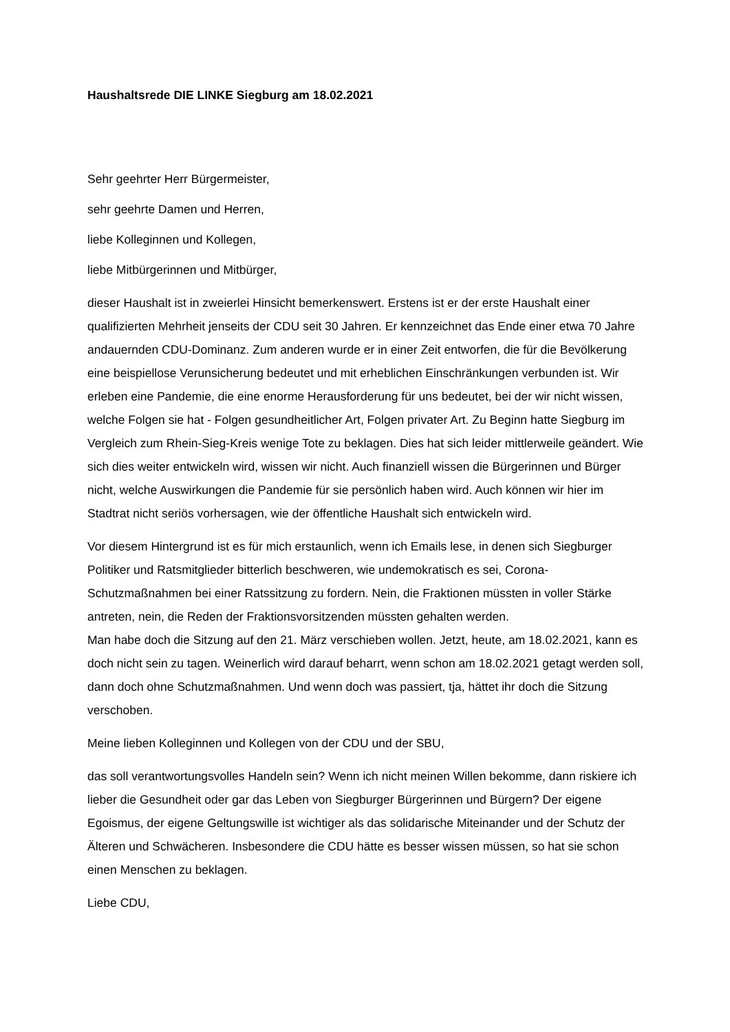Haushaltsrede DIE LINKE Siegburg am 18.02.2021
Sehr geehrter Herr Bürgermeister,
sehr geehrte Damen und Herren,
liebe Kolleginnen und Kollegen,
liebe Mitbürgerinnen und Mitbürger,
dieser Haushalt ist in zweierlei Hinsicht bemerkenswert. Erstens ist er der erste Haushalt einer qualifizierten Mehrheit jenseits der CDU seit 30 Jahren. Er kennzeichnet das Ende einer etwa 70 Jahre andauernden CDU-Dominanz. Zum anderen wurde er in einer Zeit entworfen, die für die Bevölkerung eine beispiellose Verunsicherung bedeutet und mit erheblichen Einschränkungen verbunden ist. Wir erleben eine Pandemie, die eine enorme Herausforderung für uns bedeutet, bei der wir nicht wissen, welche Folgen sie hat - Folgen gesundheitlicher Art, Folgen privater Art. Zu Beginn hatte Siegburg im Vergleich zum Rhein-Sieg-Kreis wenige Tote zu beklagen. Dies hat sich leider mittlerweile geändert. Wie sich dies weiter entwickeln wird, wissen wir nicht. Auch finanziell wissen die Bürgerinnen und Bürger nicht, welche Auswirkungen die Pandemie für sie persönlich haben wird. Auch können wir hier im Stadtrat nicht seriös vorhersagen, wie der öffentliche Haushalt sich entwickeln wird.
Vor diesem Hintergrund ist es für mich erstaunlich, wenn ich Emails lese, in denen sich Siegburger Politiker und Ratsmitglieder bitterlich beschweren, wie undemokratisch es sei, Corona-Schutzmaßnahmen bei einer Ratssitzung zu fordern. Nein, die Fraktionen müssten in voller Stärke antreten, nein, die Reden der Fraktionsvorsitzenden müssten gehalten werden.
Man habe doch die Sitzung auf den 21. März verschieben wollen. Jetzt, heute, am 18.02.2021, kann es doch nicht sein zu tagen. Weinerlich wird darauf beharrt, wenn schon am 18.02.2021 getagt werden soll, dann doch ohne Schutzmaßnahmen. Und wenn doch was passiert, tja, hättet ihr doch die Sitzung verschoben.
Meine lieben Kolleginnen und Kollegen von der CDU und der SBU,
das soll verantwortungsvolles Handeln sein? Wenn ich nicht meinen Willen bekomme, dann riskiere ich lieber die Gesundheit oder gar das Leben von Siegburger Bürgerinnen und Bürgern? Der eigene Egoismus, der eigene Geltungswille ist wichtiger als das solidarische Miteinander und der Schutz der Älteren und Schwächeren. Insbesondere die CDU hätte es besser wissen müssen, so hat sie schon einen Menschen zu beklagen.
Liebe CDU,